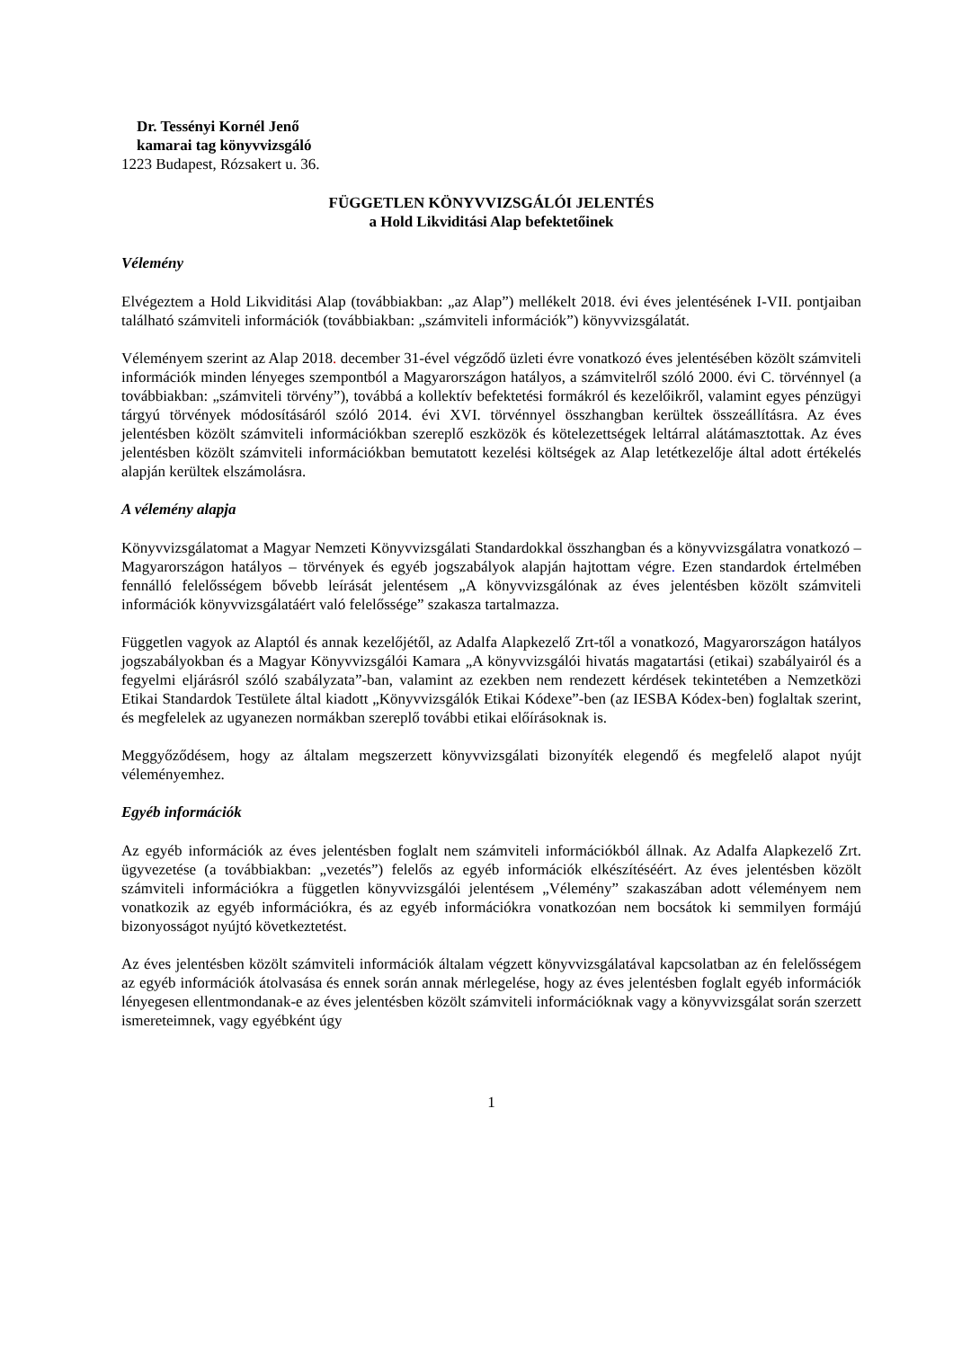Dr. Tessényi Kornél Jenő
kamarai tag könyvvizsgáló
1223 Budapest, Rózsakert u. 36.
FÜGGETLEN KÖNYVVIZSGÁLÓI JELENTÉS
a Hold Likviditási Alap befektetőinek
Vélemény
Elvégeztem a Hold Likviditási Alap (továbbiakban: „az Alap”) mellékelt 2018. évi éves jelentésének I-VII. pontjaiban található számviteli információk (továbbiakban: „számviteli információk”) könyvvizsgálatát.
Véleményem szerint az Alap 2018. december 31-ével végződő üzleti évre vonatkozó éves jelentésében közölt számviteli információk minden lényeges szempontból a Magyarországon hatályos, a számvitelről szóló 2000. évi C. törvénnyel (a továbbiakban: „számviteli törvény”), továbbá a kollektív befektetési formákról és kezelőikről, valamint egyes pénzügyi tárgyú törvények módosításáról szóló 2014. évi XVI. törvénnyel összhangban kerültek összeállításra. Az éves jelentésben közölt számviteli információkban szereplő eszközök és kötelezettségek leltárral alátámasztottak. Az éves jelentésben közölt számviteli információkban bemutatott kezelési költségek az Alap letétkezelője által adott értékelés alapján kerültek elszámolásra.
A vélemény alapja
Könyvvizsgálatomat a Magyar Nemzeti Könyvvizsgálati Standardokkal összhangban és a könyvvizsgálatra vonatkozó – Magyarországon hatályos – törvények és egyéb jogszabályok alapján hajtottam végre. Ezen standardok értelmében fennálló felelősségem bővebb leírását jelentésem „A könyvvizsgálónak az éves jelentésben közölt számviteli információk könyvvizsgálatáért való felelőssége” szakasza tartalmazza.
Független vagyok az Alaptól és annak kezelőjétől, az Adalfa Alapkezelő Zrt-től a vonatkozó, Magyarországon hatályos jogszabályokban és a Magyar Könyvvizsgálói Kamara „A könyvvizsgálói hivatás magatartási (etikai) szabályairól és a fegyelmi eljárásról szóló szabályzata”-ban, valamint az ezekben nem rendezett kérdések tekintetében a Nemzetközi Etikai Standardok Testülete által kiadott „Könyvvizsgálók Etikai Kódexe”-ben (az IESBA Kódex-ben) foglaltak szerint, és megfelelek az ugyanezen normákban szereplő további etikai előírásoknak is.
Meggyőződésem, hogy az általam megszerzett könyvvizsgálati bizonyíték elegendő és megfelelő alapot nyújt véleményemhez.
Egyéb információk
Az egyéb információk az éves jelentésben foglalt nem számviteli információkból állnak. Az Adalfa Alapkezelő Zrt. ügyvezetése (a továbbiakban: „vezetés”) felelős az egyéb információk elkészítéséért. Az éves jelentésben közölt számviteli információkra a független könyvvizsgálói jelentésem „Vélemény” szakaszában adott véleményem nem vonatkozik az egyéb információkra, és az egyéb információkra vonatkozóan nem bocsátok ki semmilyen formájú bizonyosságot nyújtó következtetést.
Az éves jelentésben közölt számviteli információk általam végzett könyvvizsgálatával kapcsolatban az én felelősségem az egyéb információk átolvasása és ennek során annak mérlegelése, hogy az éves jelentésben foglalt egyéb információk lényegesen ellentmondanak-e az éves jelentésben közölt számviteli információknak vagy a könyvvizsgálat során szerzett ismereteimnek, vagy egyébként úgy
1